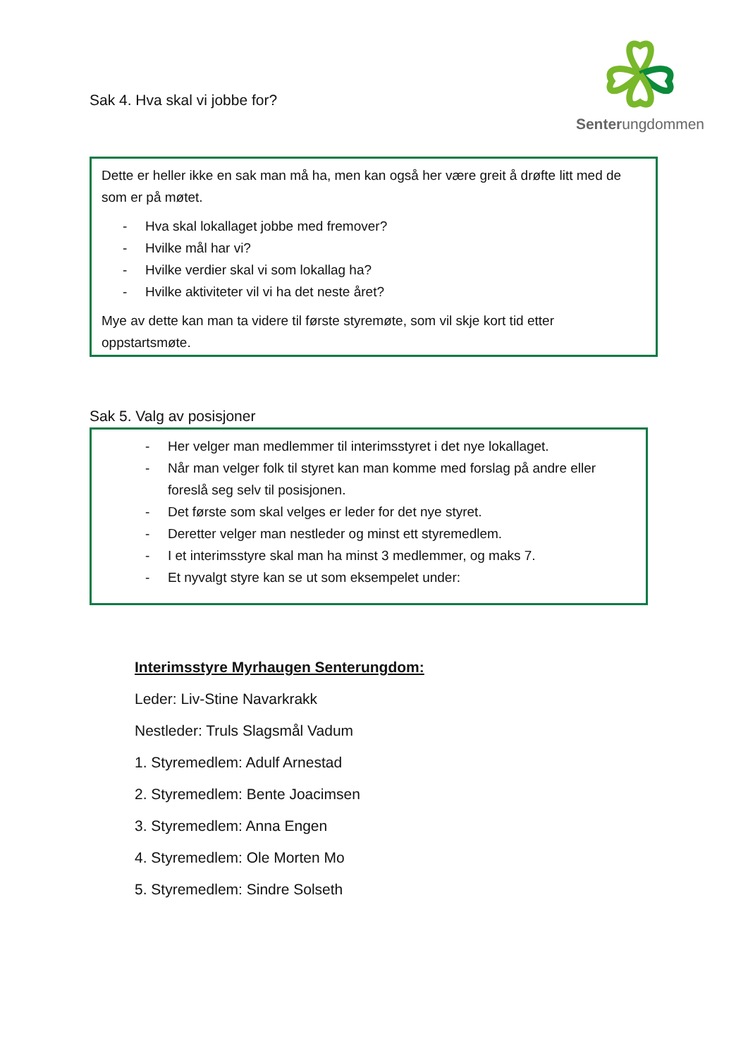Senterungdommen
Sak 4. Hva skal vi jobbe for?
Dette er heller ikke en sak man må ha, men kan også her være greit å drøfte litt med de som er på møtet.
- Hva skal lokallaget jobbe med fremover?
- Hvilke mål har vi?
- Hvilke verdier skal vi som lokallag ha?
- Hvilke aktiviteter vil vi ha det neste året?
Mye av dette kan man ta videre til første styremøte, som vil skje kort tid etter oppstartsmøte.
Sak 5. Valg av posisjoner
- Her velger man medlemmer til interimsstyret i det nye lokallaget.
- Når man velger folk til styret kan man komme med forslag på andre eller foreslå seg selv til posisjonen.
- Det første som skal velges er leder for det nye styret.
- Deretter velger man nestleder og minst ett styremedlem.
- I et interimsstyre skal man ha minst 3 medlemmer, og maks 7.
- Et nyvalgt styre kan se ut som eksempelet under:
Interimsstyre Myrhaugen Senterungdom:
Leder: Liv-Stine Navarkrakk
Nestleder: Truls Slagsmål Vadum
1. Styremedlem: Adulf Arnestad
2. Styremedlem: Bente Joacimsen
3. Styremedlem: Anna Engen
4. Styremedlem: Ole Morten Mo
5. Styremedlem: Sindre Solseth